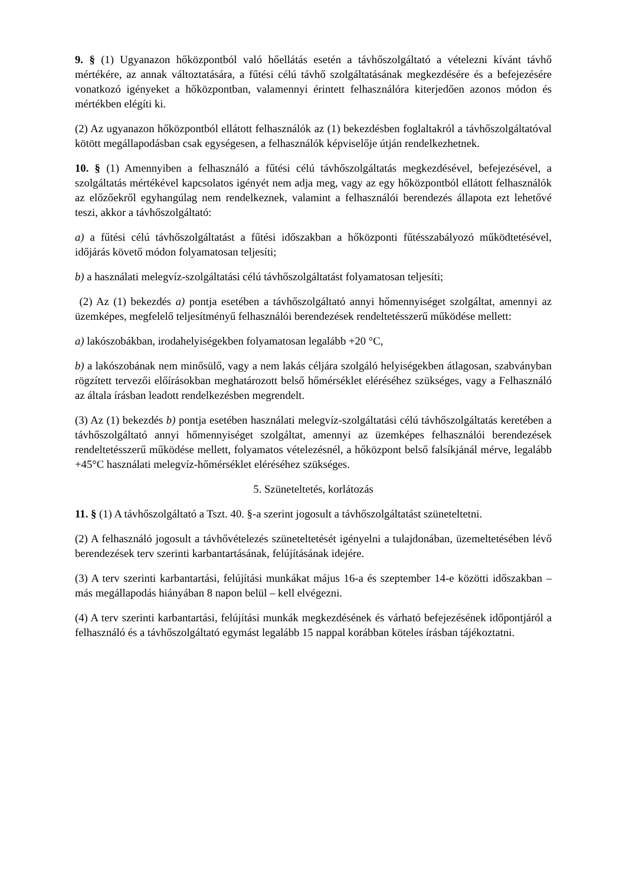9. § (1) Ugyanazon hőközpontból való hőellátás esetén a távhőszolgáltató a vételezni kívánt távhő mértékére, az annak változtatására, a fűtési célú távhő szolgáltatásának megkezdésére és a befejezésére vonatkozó igényeket a hőközpontban, valamennyi érintett felhasználóra kiterjedően azonos módon és mértékben elégíti ki.
(2) Az ugyanazon hőközpontból ellátott felhasználók az (1) bekezdésben foglaltakról a távhőszolgáltatóval kötött megállapodásban csak egységesen, a felhasználók képviselője útján rendelkezhetnek.
10. § (1) Amennyiben a felhasználó a fűtési célú távhőszolgáltatás megkezdésével, befejezésével, a szolgáltatás mértékével kapcsolatos igényét nem adja meg, vagy az egy hőközpontból ellátott felhasználók az előzőekről egyhangúlag nem rendelkeznek, valamint a felhasználói berendezés állapota ezt lehetővé teszi, akkor a távhőszolgáltató:
a) a fűtési célú távhőszolgáltatást a fűtési időszakban a hőközponti fűtésszabályozó működtetésével, időjárás követő módon folyamatosan teljesíti;
b) a használati melegvíz-szolgáltatási célú távhőszolgáltatást folyamatosan teljesíti;
(2) Az (1) bekezdés a) pontja esetében a távhőszolgáltató annyi hőmennyiséget szolgáltat, amennyi az üzemképes, megfelelő teljesítményű felhasználói berendezések rendeltetésszerű működése mellett:
a) lakószobákban, irodahelyiségekben folyamatosan legalább +20 °C,
b) a lakószobának nem minősülő, vagy a nem lakás céljára szolgáló helyiségekben átlagosan, szabványban rögzített tervezői előírásokban meghatározott belső hőmérséklet eléréséhez szükséges, vagy a Felhasználó az általa írásban leadott rendelkezésben megrendelt.
(3) Az (1) bekezdés b) pontja esetében használati melegvíz-szolgáltatási célú távhőszolgáltatás keretében a távhőszolgáltató annyi hőmennyiséget szolgáltat, amennyi az üzemképes felhasználói berendezések rendeltetésszerű működése mellett, folyamatos vételezésnél, a hőközpont belső falsíkjánál mérve, legalább +45°C használati melegvíz-hőmérséklet eléréséhez szükséges.
5. Szüneteltetés, korlátozás
11. § (1) A távhőszolgáltató a Tszt. 40. §-a szerint jogosult a távhőszolgáltatást szüneteltetni.
(2) A felhasználó jogosult a távhővételezés szüneteltetését igényelni a tulajdonában, üzemeltetésében lévő berendezések terv szerinti karbantartásának, felújításának idejére.
(3) A terv szerinti karbantartási, felújítási munkákat május 16-a és szeptember 14-e közötti időszakban – más megállapodás hiányában 8 napon belül – kell elvégezni.
(4) A terv szerinti karbantartási, felújítási munkák megkezdésének és várható befejezésének időpontjáról a felhasználó és a távhőszolgáltató egymást legalább 15 nappal korábban köteles írásban tájékoztatni.